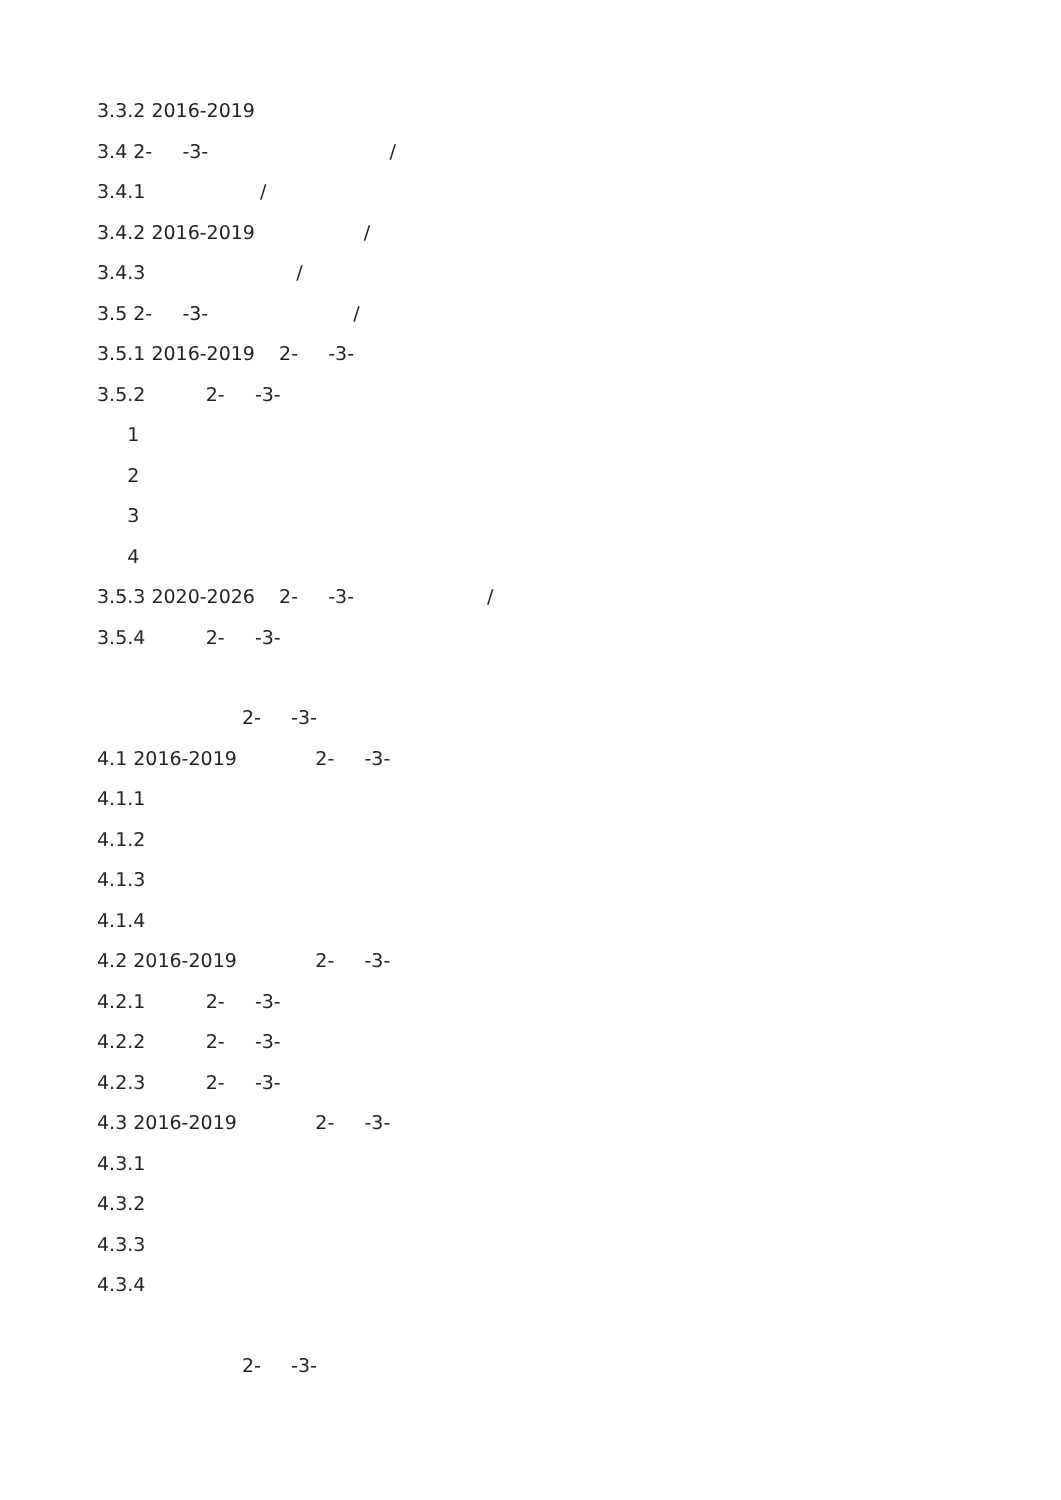3.3.2 2016-2019
3.4 2- -3- /
3.4.1 /
3.4.2 2016-2019 /
3.4.3 /
3.5 2- -3- /
3.5.1 2016-2019 2- -3-
3.5.2 2- -3-
1
2
3
4
3.5.3 2020-2026 2- -3- /
3.5.4 2- -3-
2- -3-
4.1 2016-2019 2- -3-
4.1.1
4.1.2
4.1.3
4.1.4
4.2 2016-2019 2- -3-
4.2.1 2- -3-
4.2.2 2- -3-
4.2.3 2- -3-
4.3 2016-2019 2- -3-
4.3.1
4.3.2
4.3.3
4.3.4
2- -3-